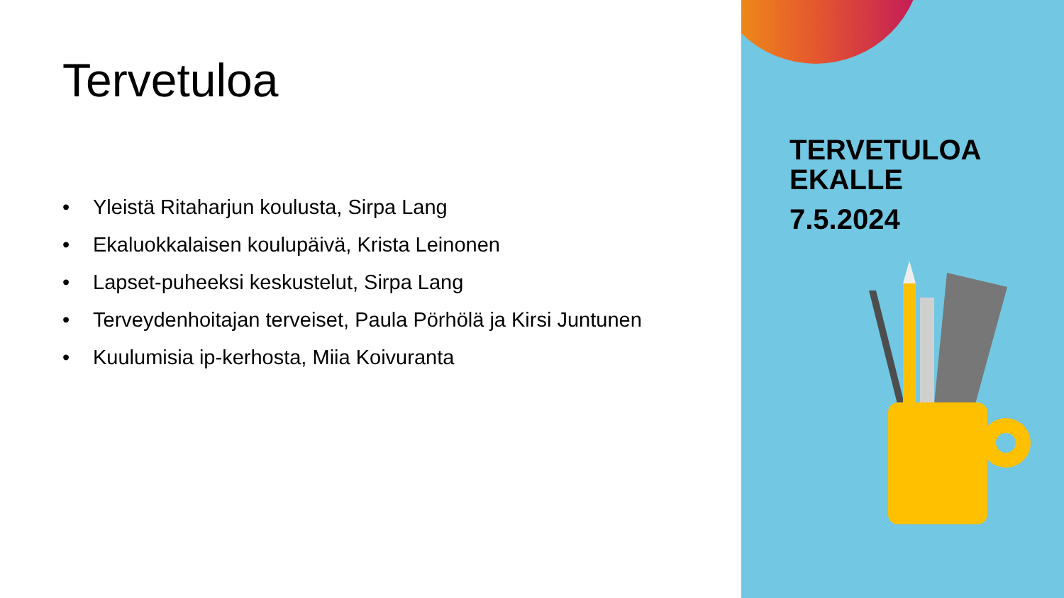Tervetuloa
• Yleistä Ritaharjun koulusta, Sirpa Lang
• Ekaluokkalaisen koulupäivä, Krista Leinonen
• Lapset-puheeksi keskustelut, Sirpa Lang
• Terveydenhoitajan terveiset, Paula Pörhölä ja Kirsi Juntunen
• Kuulumisia ip-kerhosta, Miia Koivuranta
TERVETULOA
EKALLE
7.5.2024